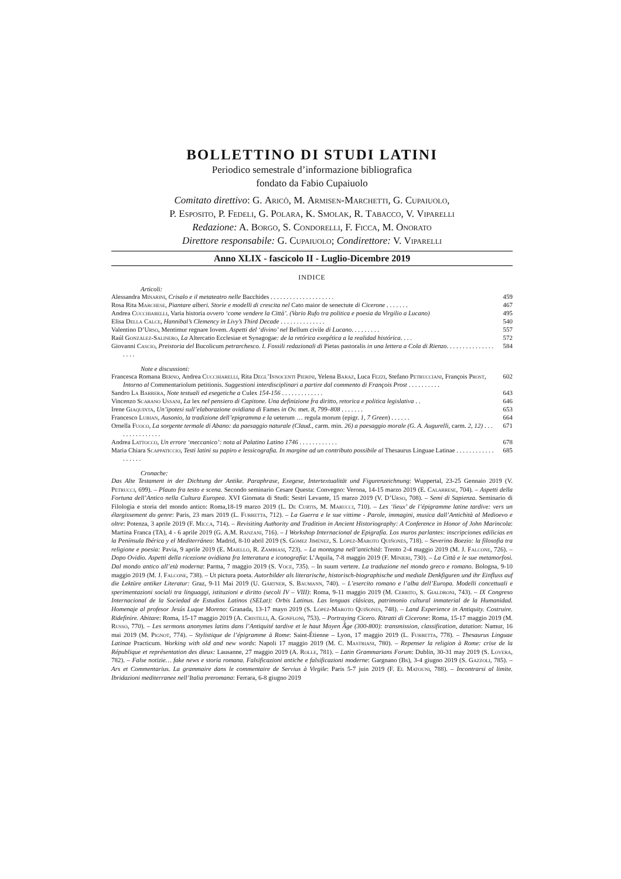BOLLETTINO DI STUDI LATINI
Periodico semestrale d’informazione bibliografica
fondato da Fabio Cupaiuolo
Comitato direttivo: G. Aricò, M. Armisen-Marchetti, G. Cupaiuolo,
P. Esposito, P. Fedeli, G. Polara, K. Smolak, R. Tabacco, V. Viparelli
Redazione: A. Borgo, S. Condorelli, F. Ficca, M. Onorato
Direttore responsabile: G. Cupaiuolo; Condirettore: V. Viparelli
Anno XLIX - fascicolo II - Luglio-Dicembre 2019
INDICE
Articoli:
Alessandra Minarini, Crisalo e il metateatro nelle Bacchides . . . . . . . . . . . . . . . . . . . .
459
Rosa Rita Marchese, Piantare alberi. Storie e modelli di crescita nel Cato maior de senectute di Cicerone . . . . . . .
467
Andrea Cucchiarelli, Varia historia ovvero ‘come vendere la Città’. (Vario Rufo tra politica e poesia da Virgilio a Lucano)
495
Elisa Della Calce, Hannibal’s Clemency in Livy’s Third Decade . . . . . . . . . . . . . .
540
Valentino D’Urso, Mentimur regnare Iovem. Aspetti del ‘divino’ nel Bellum civile di Lucano. . . . . . . . .
557
Raúl González-Salinero, La Altercatio Ecclesiae et Synagogae: de la retórica exegética a la realidad histórica. . . .
572
Giovanni Cascio, Preistoria del Bucolicum petrarchesco. I. Fossili redazionali di Pietas pastoralis in una lettera a Cola di Rienzo. . . . . . . . . . . . . . . . . . .
584
Note e discussioni:
Francesca Romana Berno, Andrea Cucchiarelli, Rita Degl’Innocenti Pierini, Yelena Baraz, Luca Fezzi, Stefano Petrucciani, François Prost, Intorno al Commentariolum petitionis. Suggestioni interdisciplinari a partire dal commento di François Prost . . . . . . . . . .
602
Sandro La Barbera, Note testuali ed esegetiche a Culex 154-156 . . . . . . . . . . . . .
643
Vincenzo Scarano Ussani, La lex nel pensiero di Capitone. Una definizione fra diritto, retorica e politica legislativa . .
646
Irene Giaquinta, Un’ipotesi sull’elaborazione ovidiana di Fames in Ov. met. 8, 799–808 . . . . . . .
653
Francesco Lubian, Ausonio, la tradizione dell’epigramma e la ueterum … regula morum (epigr. 1, 7 Green) . . . . . .
664
Ornella Fuoco, La sorgente termale di Abano: da paesaggio naturale (Claud., carm. min. 26) a paesaggio morale (G. A. Augurelli, carm. 2, 12) . . . . . . . . . . . . . . .
671
Andrea Lattocco, Un errore ‘meccanico’: nota al Palatino Latino 1746 . . . . . . . . . . . .
678
Maria Chiara Scappaticcio, Testi latini su papiro e lessicografia. In margine ad un contributo possibile al Thesaurus Linguae Latinae . . . . . . . . . . . . . . . . . .
685
Cronache:
Das Alte Testament in der Dichtung der Antike. Paraphrase, Exegese, Intertextualität und Figurenzeichnung: Wuppertal, 23-25 Gennaio 2019 (V. Petrucci, 699). – Plauto fra testo e scena. Secondo seminario Cesare Questa: Convegno: Verona, 14-15 marzo 2019 (E. Calabrese, 704). – Aspetti della Fortuna dell’Antico nella Cultura Europea. XVI Giornata di Studi: Sestri Levante, 15 marzo 2019 (V. D’Urso, 708). – Semi di Sapienza. Seminario di Filologia e storia del mondo antico: Roma,18-19 marzo 2019 (L. De Curtis, M. Marucci, 710). – Les ‘lieux’ de l’épigramme latine tardive: vers un élargissement du genre: Paris, 23 mars 2019 (L. Furbetta, 712). – La Guerra e le sue vittime - Parole, immagini, musica dall’Antichità al Medioevo e oltre: Potenza, 3 aprile 2019 (F. Micca, 714). – Revisiting Authority and Tradition in Ancient Historiography: A Conference in Honor of John Marincola: Martina Franca (TA), 4 - 6 aprile 2019 (G. A.M. Ranzani, 716). – I Workshop Internacional de Epigrafía. Los muros parlantes: inscripciones edilicias en la Península Ibérica y el Mediterráneo: Madrid, 8-10 abril 2019 (S. Gómez Jiménez, S. López-Maroto Quiñones, 718). – Severino Boezio: la filosofia tra religione e poesia: Pavia, 9 aprile 2019 (E. Maiello, R. Zambiasi, 723). – La montagna nell’antichità: Trento 2-4 maggio 2019 (M. J. Falcone, 726). – Dopo Ovidio. Aspetti della ricezione ovidiana fra letteratura e iconografia: L’Aquila, 7-8 maggio 2019 (F. Minieri, 730). – La Città e le sue metamorfosi. Dal mondo antico all’età moderna: Parma, 7 maggio 2019 (S. Voce, 735). – In suum vertere. La traduzione nel mondo greco e romano. Bologna, 9-10 maggio 2019 (M. J. Falcone, 738). – Ut pictura poeta. Autorbilder als literarische, historisch-biographische und mediale Denkfiguren und ihr Einfluss auf die Lektüre antiker Literatur: Graz, 9-11 Mai 2019 (U. Gärtner, S. Baumann, 740). – L’esercito romano e l’alba dell’Europa. Modelli concettuali e sperimentazioni sociali tra linguaggi, istituzioni e diritto (secoli IV – VIII): Roma, 9-11 maggio 2019 (M. Cerrito, S. Gialdroni, 743). – IX Congreso Internacional de la Sociedad de Estudios Latinos (SELat): Orbis Latinus. Las lenguas clásicas, patrimonio cultural inmaterial de la Humanidad. Homenaje al profesor Jesús Luque Moreno: Granada, 13-17 mayo 2019 (S. López-Maroto Quiñones, 748). – Land Experience in Antiquity. Costruire. Ridefinire. Abitare: Roma, 15-17 maggio 2019 (A. Cristilli, A. Gonfloni, 753). – Portraying Cicero. Ritratti di Cicerone: Roma, 15-17 maggio 2019 (M. Russo, 770). – Les sermons anonymes latins dans l’Antiquité tardive et le haut Moyen Âge (300-800): transmission, classification, datation: Namur, 16 mai 2019 (M. Pignot, 774). – Stylistique de l’épigramme à Rome: Saint-Étienne – Lyon, 17 maggio 2019 (L. Furbetta, 778). – Thesaurus Linguae Latinae Practicum. Working with old and new words: Napoli 17 maggio 2019 (M. C. Mastriani, 780). – Repenser la religion à Rome: crise de la République et représentation des dieux: Lausanne, 27 maggio 2019 (A. Rolle, 781). – Latin Grammarians Forum: Dublin, 30-31 may 2019 (S. Lovera, 782). – False notizie… fake news e storia romana. Falsificazioni antiche e falsificazioni moderne: Gargnano (Bs), 3-4 giugno 2019 (S. Gazzoli, 785). – Ars et Commentarius. La grammaire dans le commentaire de Servius à Virgile: Paris 5-7 juin 2019 (F. El Matouni, 788). – Incontrarsi al limite. Ibridazioni mediterranee nell’Italia preromana: Ferrara, 6-8 giugno 2019